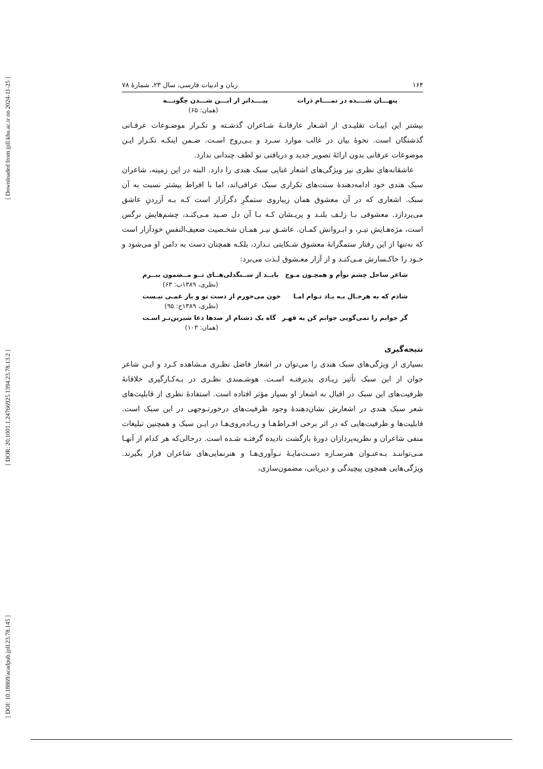[ Downloaded from jpll.khu.ac.ir on 2024-11-25 ]
[ DOR: 20.1001.1.24766925.1394.23.78.13.2 ]
[ DOI: 10.18869/acadpub.jpll.23.78.145 ]
۱۶۴ زبان و ادبیات فارسی، سال ۲۳، شمارهٔ ۷۸
پنهـــان شــــده در تمــــام ذرات پیــــداتر از ایـــن شـــدن چگونـــه
(همان: ۶۵)
بیشتر این ابیـات تقلیـدی از اشـعار عارفانـهٔ شـاعران گذشـته و تکـرار موضـوعات عرفـانی گذشتگان است. نحوهٔ بیان در غالب موارد سـرد و بـی‌روح اسـت. ضـمن اینکـه تکـرار ایـن موضوعات عرفانی بدون ارائهٔ تصویر جدید و دریافتی نو لطف چندانی ندارد.
عاشقانه‌های نظری نیز ویژگی‌های اشعار غنایی سبک هندی را دارد. البته در این زمینه، شاعران سبک هندی خود ادامه‌دهندهٔ سنت‌های تکراری سبک عراقی‌اند، اما با افراط بیشتر نسبت به آن سبک. اشعاری که در آن معشوق همان زیباروی ستمگرِ دگرآزار است کـه بـه آزردنِ عاشق می‌پردازد. معشوقی بـا زلـف بلنـد و پریـشان کـه بـا آن دل صـید مـی‌کنـد، چشم‌هایش نرگس است، مژه‌هـایش تیـر، و ابـروانش کمـان. عاشـق نیـز همـان شخـصیت ضعیف‌النفسِ خودآزار است که نه‌تنها از این رفتار ستمگرانهٔ معشوق شـکایتی نـدارد، بلکـه همچنان دست به دامن او می‌شود و خـود را خاکـسارش مـی‌کنـد و از آزار معـشوق لـذت می‌برد:
شاعر ساحل چشم توأم و همچـون مـوج بایــد از ســنگدلی‌هــای تــو مــضمون ببــرم
(نظری، ۱۳۸۹ب: ۶۳)
شادم که به هرحـال بـه یـاد تـوام امـا خون می‌خورم از دست تو و باز غمـی نیـست
(نظری، ۱۳۸۹ج: ۹۵)
گر جوابم را نمی‌گویی جوابم کن به قهـر گاه یک دشنام از صدها دعا شیرین‌تـر اسـت
(همان: ۱۰۳)
نتیجه‌گیری
بسیاری از ویژگی‌های سبک هندی را می‌توان در اشعار فاضل نظـری مـشاهده کـرد و ایـن شاعر جوان از این سبک تأثیر زیـادی پذیرفتـه اسـت. هوشـمندی نظـری در بـه‌کـارگیری خلاقانهٔ ظرفیت‌های این سبک در اقبال به اشعار او بسیار مؤثر افتاده است. استفادهٔ نظری از قابلیت‌های شعر سبک هندی در اشعارش نشان‌دهندهٔ وجود ظرفیت‌های درخورتـوجهی در این سبک است. قابلیت‌ها و ظرفیت‌هایی که در اثر برخی افـراط‌هـا و زیـاده‌روی‌هـا در ایـن سبک و همچنین تبلیغات منفی شاعران و نظریه‌پردازان دورهٔ بازگشت نادیده گرفتـه شـده است. درحالی‌که هر کدام از آنهـا مـی‌تواننـد بـه‌عنـوان هنرسـازه دسـت‌مایـهٔ نـوآوری‌هـا و هنرنمایی‌های شاعران قرار بگیرند. ویژگی‌هایی همچون پیچیدگی و دیریابی، مضمون‌سازی،